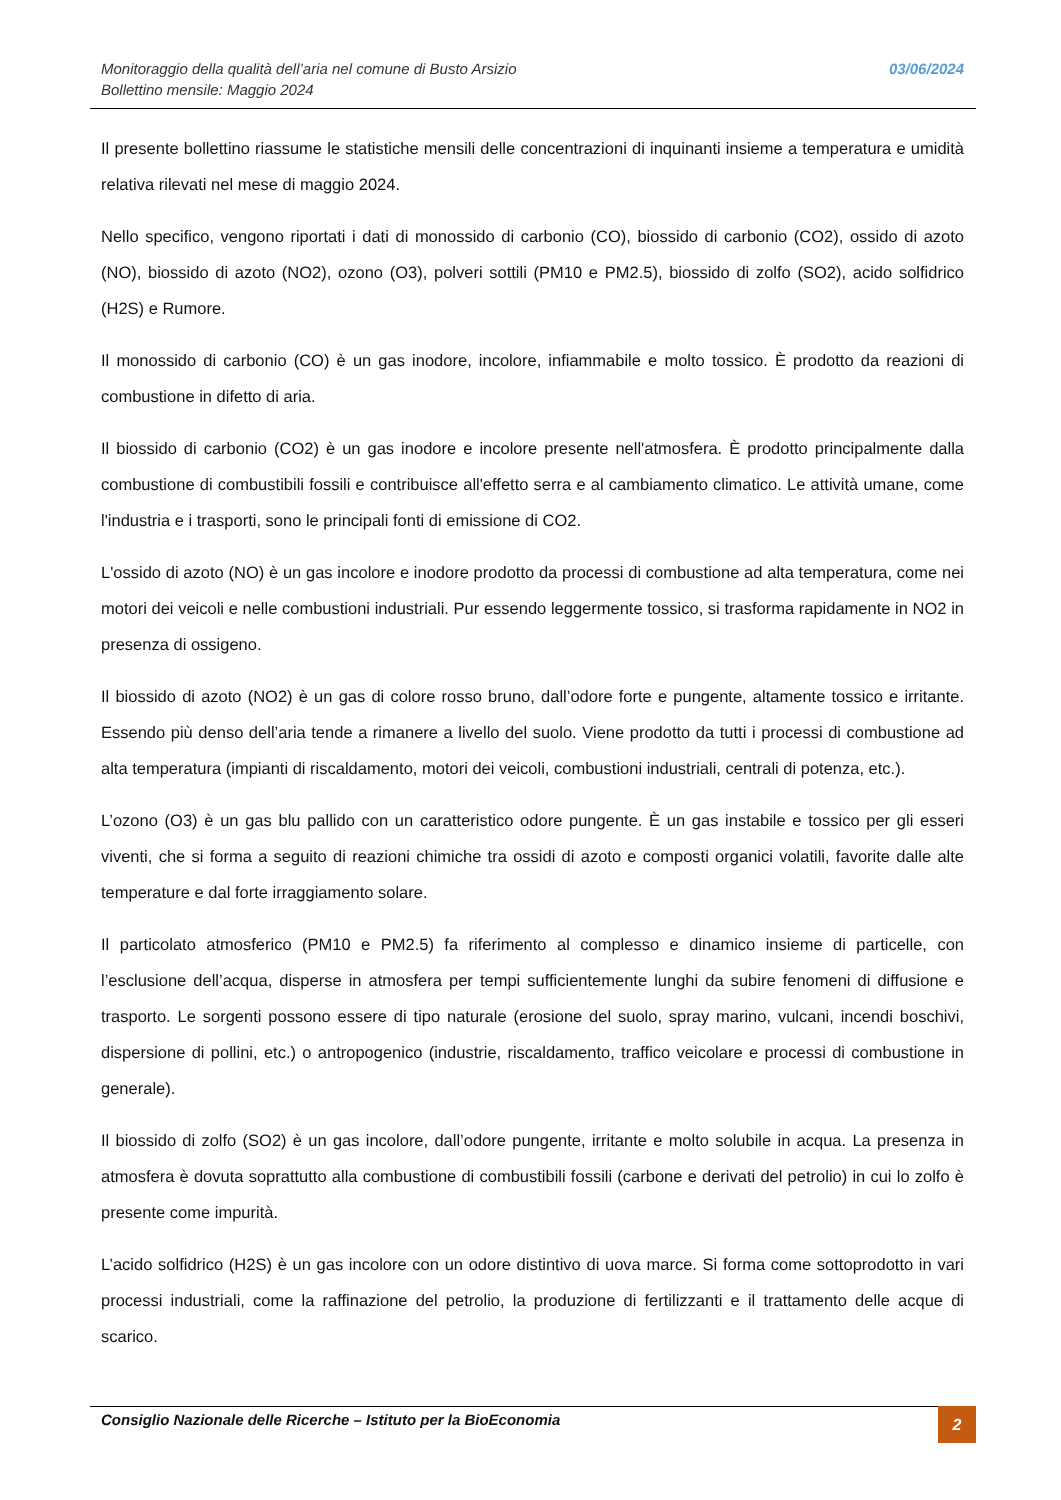Monitoraggio della qualità dell’aria nel comune di Busto Arsizio
Bollettino mensile: Maggio 2024
03/06/2024
Il presente bollettino riassume le statistiche mensili delle concentrazioni di inquinanti insieme a temperatura e umidità relativa rilevati nel mese di maggio 2024.
Nello specifico, vengono riportati i dati di monossido di carbonio (CO), biossido di carbonio (CO2), ossido di azoto (NO), biossido di azoto (NO2), ozono (O3), polveri sottili (PM10 e PM2.5), biossido di zolfo (SO2), acido solfidrico (H2S) e Rumore.
Il monossido di carbonio (CO) è un gas inodore, incolore, infiammabile e molto tossico. È prodotto da reazioni di combustione in difetto di aria.
Il biossido di carbonio (CO2) è un gas inodore e incolore presente nell'atmosfera. È prodotto principalmente dalla combustione di combustibili fossili e contribuisce all'effetto serra e al cambiamento climatico. Le attività umane, come l'industria e i trasporti, sono le principali fonti di emissione di CO2.
L'ossido di azoto (NO) è un gas incolore e inodore prodotto da processi di combustione ad alta temperatura, come nei motori dei veicoli e nelle combustioni industriali. Pur essendo leggermente tossico, si trasforma rapidamente in NO2 in presenza di ossigeno.
Il biossido di azoto (NO2) è un gas di colore rosso bruno, dall’odore forte e pungente, altamente tossico e irritante. Essendo più denso dell’aria tende a rimanere a livello del suolo. Viene prodotto da tutti i processi di combustione ad alta temperatura (impianti di riscaldamento, motori dei veicoli, combustioni industriali, centrali di potenza, etc.).
L’ozono (O3) è un gas blu pallido con un caratteristico odore pungente. È un gas instabile e tossico per gli esseri viventi, che si forma a seguito di reazioni chimiche tra ossidi di azoto e composti organici volatili, favorite dalle alte temperature e dal forte irraggiamento solare.
Il particolato atmosferico (PM10 e PM2.5) fa riferimento al complesso e dinamico insieme di particelle, con l’esclusione dell’acqua, disperse in atmosfera per tempi sufficientemente lunghi da subire fenomeni di diffusione e trasporto. Le sorgenti possono essere di tipo naturale (erosione del suolo, spray marino, vulcani, incendi boschivi, dispersione di pollini, etc.) o antropogenico (industrie, riscaldamento, traffico veicolare e processi di combustione in generale).
Il biossido di zolfo (SO2) è un gas incolore, dall’odore pungente, irritante e molto solubile in acqua. La presenza in atmosfera è dovuta soprattutto alla combustione di combustibili fossili (carbone e derivati del petrolio) in cui lo zolfo è presente come impurità.
L’acido solfidrico (H2S) è un gas incolore con un odore distintivo di uova marce. Si forma come sottoprodotto in vari processi industriali, come la raffinazione del petrolio, la produzione di fertilizzanti e il trattamento delle acque di scarico.
Consiglio Nazionale delle Ricerche – Istituto per la BioEconomia
2